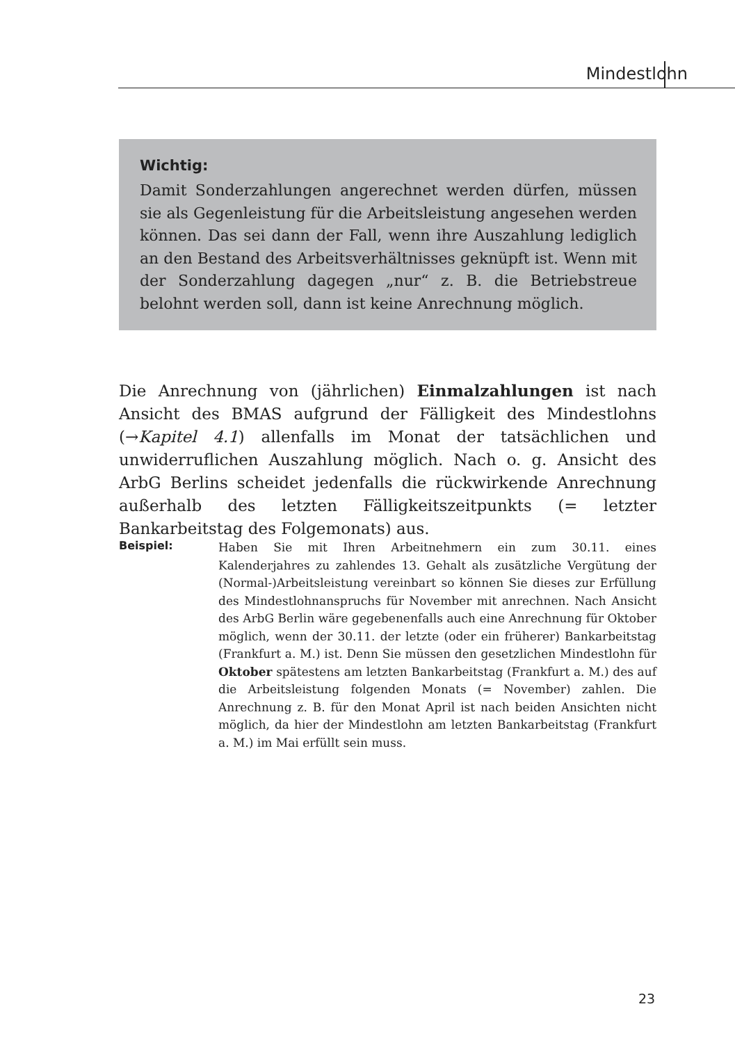Mindestlohn
Wichtig:
Damit Sonderzahlungen angerechnet werden dürfen, müssen sie als Gegenleistung für die Arbeitsleistung angesehen werden können. Das sei dann der Fall, wenn ihre Auszahlung lediglich an den Bestand des Arbeitsverhältnisses geknüpft ist. Wenn mit der Sonderzahlung dagegen „nur“ z. B. die Betriebstreue belohnt werden soll, dann ist keine Anrechnung möglich.
Die Anrechnung von (jährlichen) Einmalzahlungen ist nach Ansicht des BMAS aufgrund der Fälligkeit des Mindestlohns (→Kapitel 4.1) allenfalls im Monat der tatsächlichen und unwiderruflichen Auszahlung möglich. Nach o. g. Ansicht des ArbG Berlins scheidet jedenfalls die rückwirkende Anrechnung außerhalb des letzten Fälligkeitszeitpunkts (= letzter Bankarbeitstag des Folgemonats) aus.
Beispiel:
Haben Sie mit Ihren Arbeitnehmern ein zum 30.11. eines Kalenderjahres zu zahlendes 13. Gehalt als zusätzliche Vergütung der (Normal-)Arbeitsleistung vereinbart so können Sie dieses zur Erfüllung des Mindestlohnanspruchs für November mit anrechnen. Nach Ansicht des ArbG Berlin wäre gegebenenfalls auch eine Anrechnung für Oktober möglich, wenn der 30.11. der letzte (oder ein früherer) Bankarbeitstag (Frankfurt a. M.) ist. Denn Sie müssen den gesetzlichen Mindestlohn für Oktober spätestens am letzten Bankarbeitstag (Frankfurt a. M.) des auf die Arbeitsleistung folgenden Monats (= November) zahlen. Die Anrechnung z. B. für den Monat April ist nach beiden Ansichten nicht möglich, da hier der Mindestlohn am letzten Bankarbeitstag (Frankfurt a. M.) im Mai erfüllt sein muss.
23